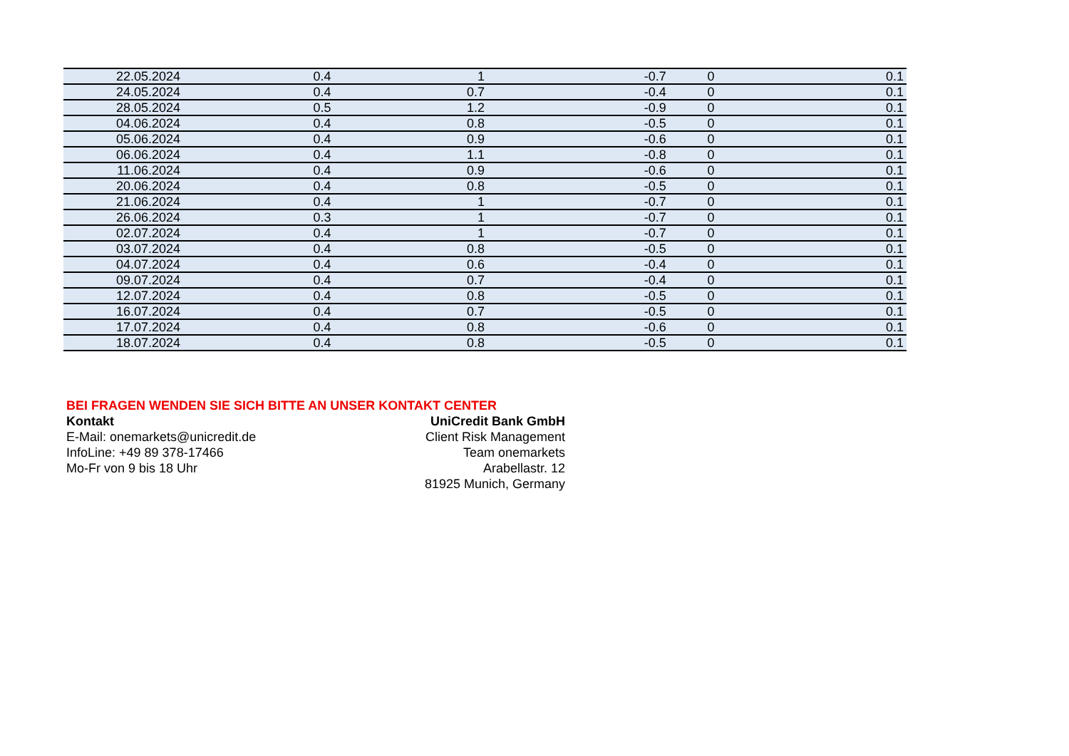| 22.05.2024 | 0.4 | 1 | -0.7 | 0 | 0.1 |
| 24.05.2024 | 0.4 | 0.7 | -0.4 | 0 | 0.1 |
| 28.05.2024 | 0.5 | 1.2 | -0.9 | 0 | 0.1 |
| 04.06.2024 | 0.4 | 0.8 | -0.5 | 0 | 0.1 |
| 05.06.2024 | 0.4 | 0.9 | -0.6 | 0 | 0.1 |
| 06.06.2024 | 0.4 | 1.1 | -0.8 | 0 | 0.1 |
| 11.06.2024 | 0.4 | 0.9 | -0.6 | 0 | 0.1 |
| 20.06.2024 | 0.4 | 0.8 | -0.5 | 0 | 0.1 |
| 21.06.2024 | 0.4 | 1 | -0.7 | 0 | 0.1 |
| 26.06.2024 | 0.3 | 1 | -0.7 | 0 | 0.1 |
| 02.07.2024 | 0.4 | 1 | -0.7 | 0 | 0.1 |
| 03.07.2024 | 0.4 | 0.8 | -0.5 | 0 | 0.1 |
| 04.07.2024 | 0.4 | 0.6 | -0.4 | 0 | 0.1 |
| 09.07.2024 | 0.4 | 0.7 | -0.4 | 0 | 0.1 |
| 12.07.2024 | 0.4 | 0.8 | -0.5 | 0 | 0.1 |
| 16.07.2024 | 0.4 | 0.7 | -0.5 | 0 | 0.1 |
| 17.07.2024 | 0.4 | 0.8 | -0.6 | 0 | 0.1 |
| 18.07.2024 | 0.4 | 0.8 | -0.5 | 0 | 0.1 |
BEI FRAGEN WENDEN SIE SICH BITTE AN UNSER KONTAKT CENTER
Kontakt
E-Mail: onemarkets@unicredit.de
InfoLine: +49 89 378-17466
Mo-Fr von 9 bis 18 Uhr
UniCredit Bank GmbH
Client Risk Management
Team onemarkets
Arabellastr. 12
81925 Munich, Germany